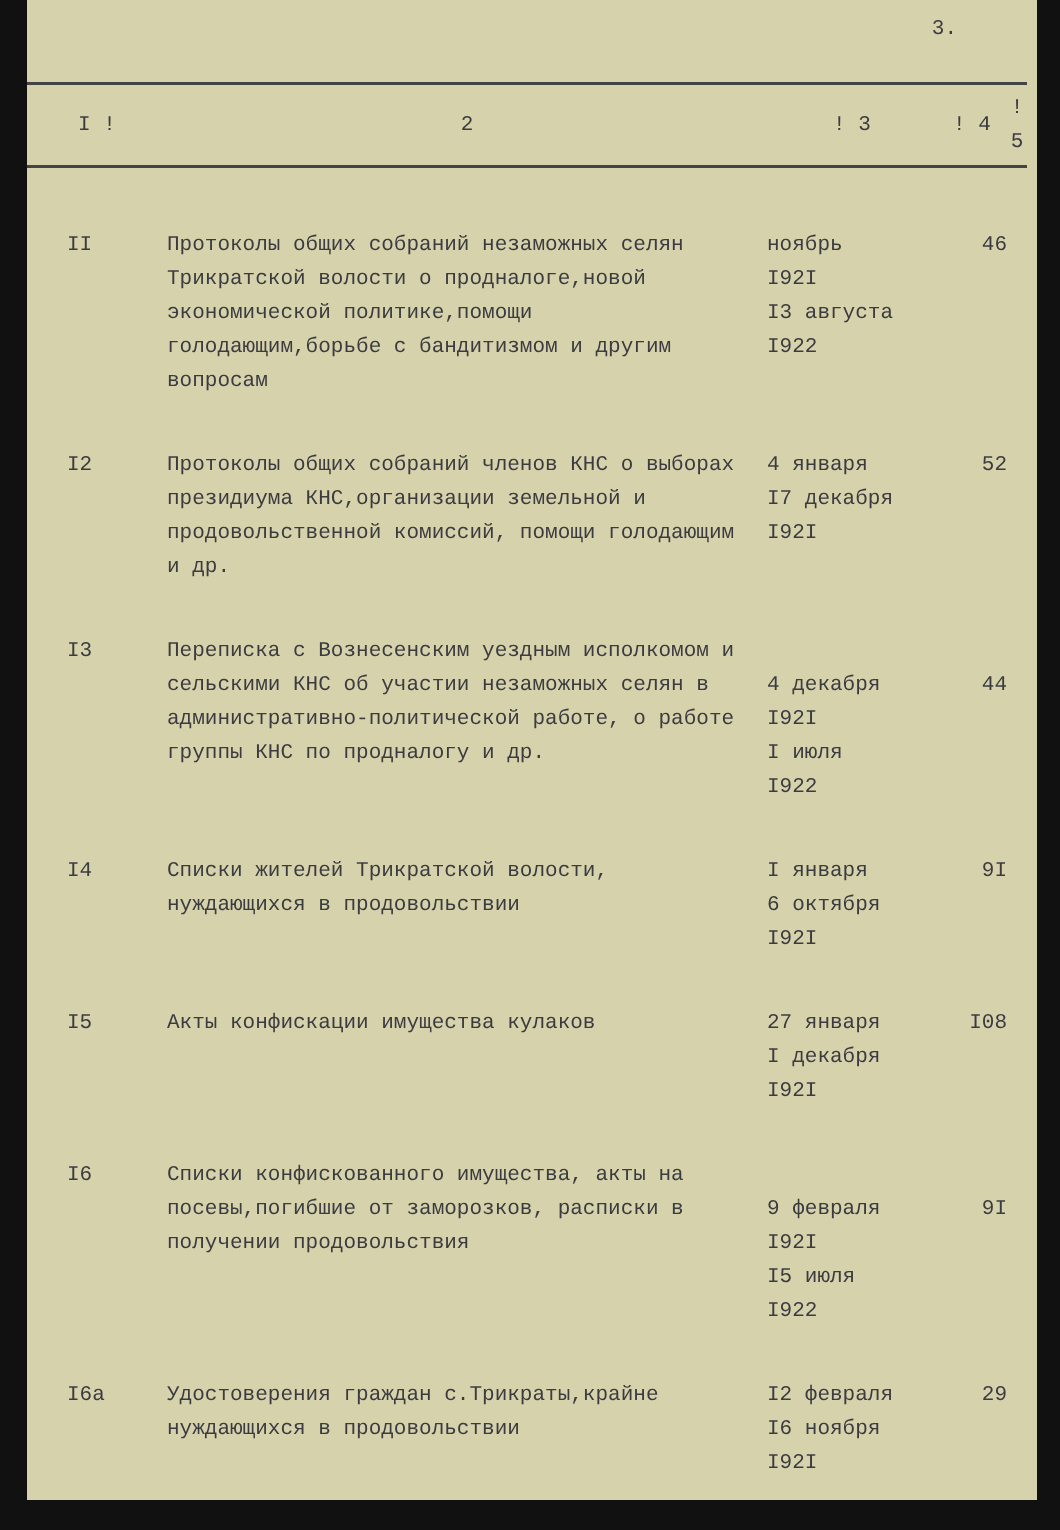3.
| I ! | 2 | ! 3 | ! 4 | ! 5 |
| --- | --- | --- | --- | --- |
| II | Протоколы общих собраний незаможных селян Трикратской волости о продналоге,новой экономической политике,помощи голодающим,борьбе с бандитизмом и другим вопросам | ноябрь I92I I3 августа I922 | 46 | |
| I2 | Протоколы общих собраний членов КНС о выборах президиума КНС,организации земельной и продовольственной комиссий, помощи голодающим и др. | 4 января I7 декабря I92I | 52 | |
| I3 | Переписка с Вознесенским уездным исполкомом и сельскими КНС об участии незаможных селян в административно-политической работе, о работе группы КНС по продналогу и др. | 4 декабря I92I I июля I922 | 44 | |
| I4 | Списки жителей Трикратской волости, нуждающихся в продовольствии | I января 6 октября I92I | 9I | |
| I5 | Акты конфискации имущества кулаков | 27 января I декабря I92I | I08 | |
| I6 | Списки конфискованного имущества, акты на посевы,погибшие от заморозков, расписки в получении продовольствия | 9 февраля I92I I5 июля I922 | 9I | |
| I6а | Удостоверения граждан с.Трикраты,крайне нуждающихся в продовольствии | I2 февраля I6 ноября I92I | 29 | |